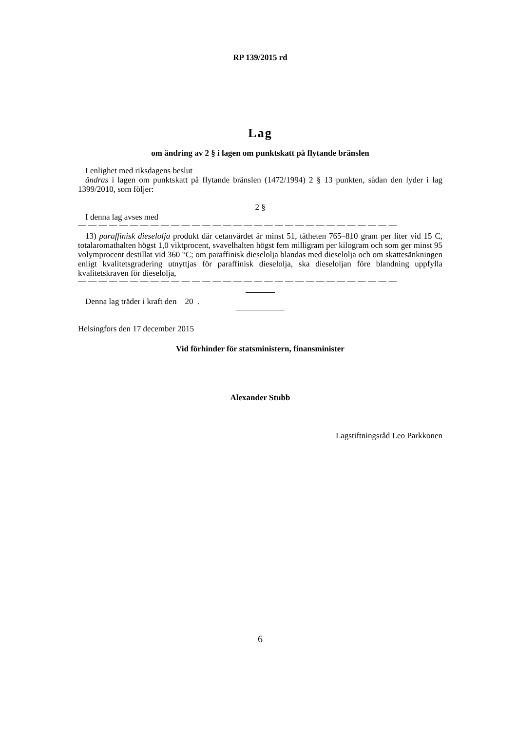RP 139/2015 rd
Lag
om ändring av 2 § i lagen om punktskatt på flytande bränslen
I enlighet med riksdagens beslut
ändras i lagen om punktskatt på flytande bränslen (1472/1994) 2 § 13 punkten, sådan den lyder i lag 1399/2010, som följer:
2 §
I denna lag avses med
— — — — — — — — — — — — — — — — — — — — — — — — — — — — — — —
13) paraffinisk dieselolja produkt där cetanvärdet är minst 51, tätheten 765–810 gram per liter vid 15 C, totalaromathalten högst 1,0 viktprocent, svavelhalten högst fem milligram per kilogram och som ger minst 95 volymprocent destillat vid 360 °C; om paraffinisk dieselolja blandas med dieselolja och om skattesänkningen enligt kvalitetsgradering utnyttjas för paraffinisk dieselolja, ska dieseloljan före blandning uppfylla kvalitetskraven för dieselolja,
— — — — — — — — — — — — — — — — — — — — — — — — — — — — — — —
Denna lag träder i kraft den 20 .
Helsingfors den 17 december 2015
Vid förhinder för statsministern, finansminister
Alexander Stubb
Lagstiftningsråd Leo Parkkonen
6